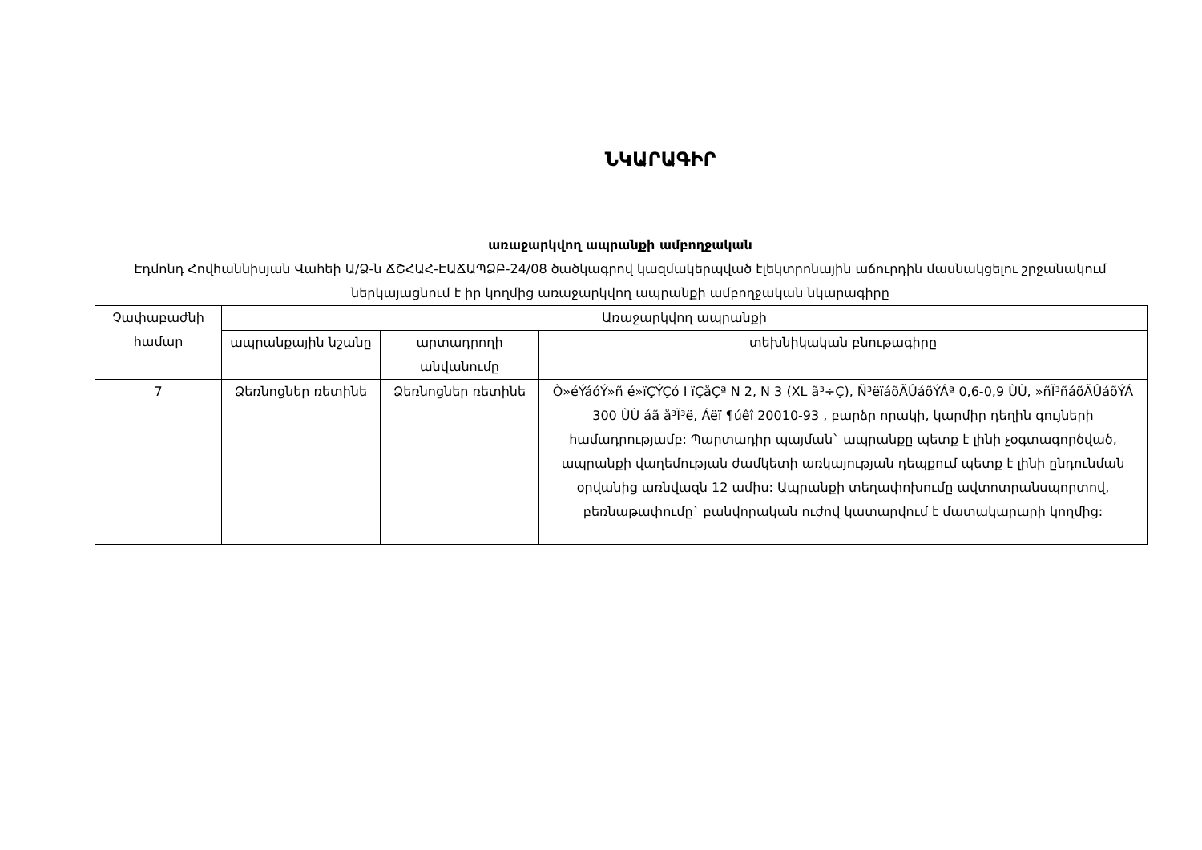ՆԿԱՐԱԳԻՐ
առաջարկվող ապրանքի ամբողջական
Էդմոնդ Հովհաննիսյան Վահեի Ա/Ձ-ն ՃՇՀԱՀ-ԷԱՃԱՊՁԲ-24/08 ծածկագրով կազմակերպված էլեկտրոնային աճուրդին մասնակցելու շրջանակում ներկայացնում է իր կողմից առաջարկվող ապրանքի ամբողջական նկարագիրը
| Չափաբաժնի համար | Առաջարկվող ապրանքի | | |
| --- | --- | --- | --- |
| | ապրանքային նշանը | արտադրողի անվանումը | տեխնիկական բնութագիրը |
| 7 | Ձեռնոցներ ռետինե | Ձեռնոցներ ռետինե | Ò»éÝáóÝ»ñ é»ïÇÝÇó I ïÇåÇª N 2, N 3 (XL ã³÷Ç), Ñ³ëïáõÃÛáõÝÁª 0,6-0,9 ÙÙ, »ñÏ³ñáõÃÛáõÝÁ 300 ÙÙ áã å³Ï³ë, Áëï ¶úêî 20010-93 , բարձր որակի, կարմիր դեղին գույների համադրությամբ: Պարտադիր պայման` ապրանքը պետք է լինի չօգտագործված, ապրանքի վաղեմության ժամկետի առկայության դեպքում պետք է լինի ընդունման օրվանից առնվազն 12 ամիս: Ապրանքի տեղափոխումը ավտոտրանսպորտով, բեռնաթափումը` բանվորական ուժով կատարվում է մատակարարի կողմից: |